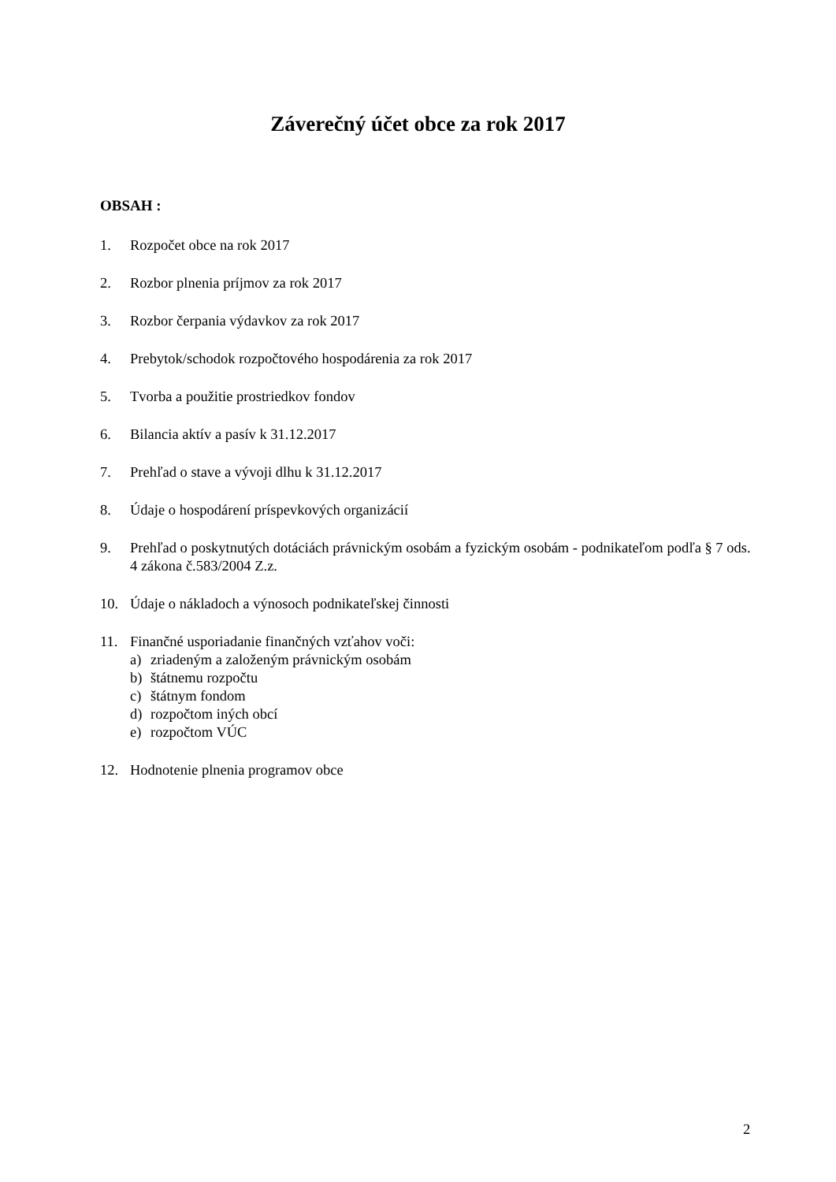Záverečný účet obce za rok 2017
OBSAH :
1. Rozpočet obce na rok 2017
2. Rozbor plnenia príjmov za rok 2017
3. Rozbor čerpania výdavkov za rok 2017
4. Prebytok/schodok rozpočtového hospodárenia za rok 2017
5. Tvorba a použitie prostriedkov fondov
6. Bilancia aktív a pasív k 31.12.2017
7. Prehľad o stave a vývoji dlhu k 31.12.2017
8. Údaje o hospodárení príspevkových organizácií
9. Prehľad o poskytnutých dotáciách právnickým osobám a fyzickým osobám - podnikateľom podľa § 7 ods. 4 zákona č.583/2004 Z.z.
10. Údaje o nákladoch a výnosoch podnikateľskej činnosti
11. Finančné usporiadanie finančných vzťahov voči:
a) zriadeným a založeným právnickým osobám
b) štátnemu rozpočtu
c) štátnym fondom
d) rozpočtom iných obcí
e) rozpočtom VÚC
12. Hodnotenie plnenia programov obce
2